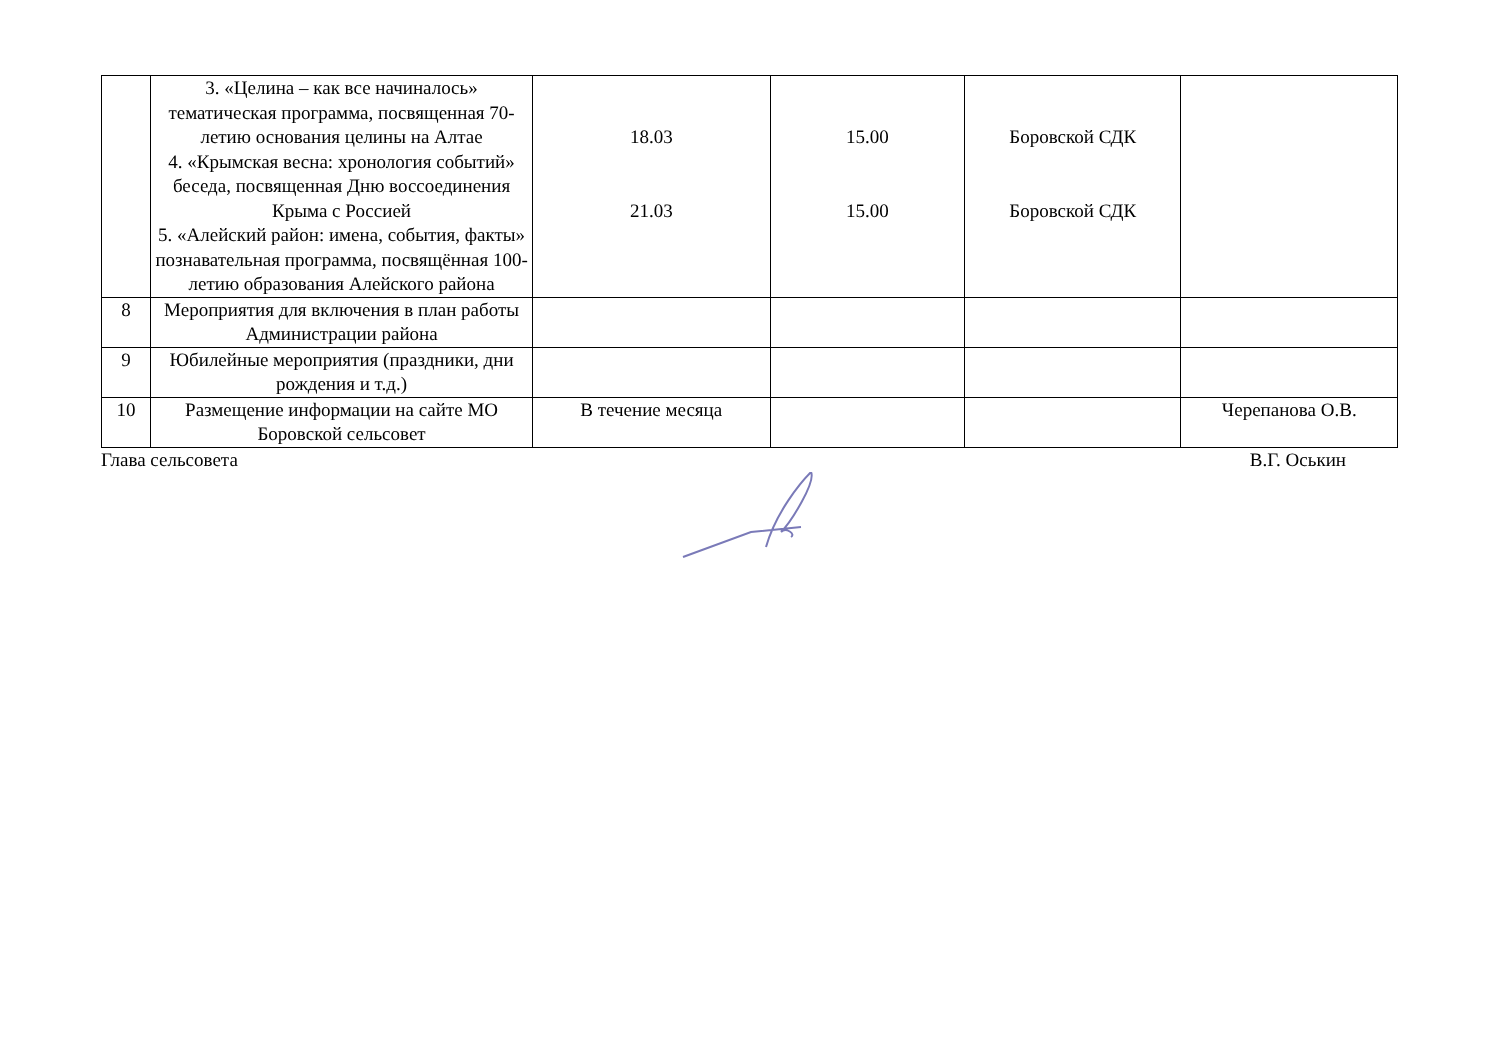| | 3. «Целина – как все начиналось» тематическая программа, посвященная 70-летию основания целины на Алтае 4. «Крымская весна: хронология событий» беседа, посвященная Дню воссоединения Крыма с Россией 5. «Алейский район: имена, события, факты» познавательная программа, посвящённая 100-летию образования Алейского района | 18.03 21.03 | 15.00 15.00 | Боровской СДК Боровской СДК | |
| 8 | Мероприятия для включения в план работы Администрации района | | | | |
| 9 | Юбилейные мероприятия (праздники, дни рождения и т.д.) | | | | |
| 10 | Размещение информации на сайте МО Боровской сельсовет | В течение месяца | | | Черепанова О.В. |
Глава сельсовета В.Г. Оськин